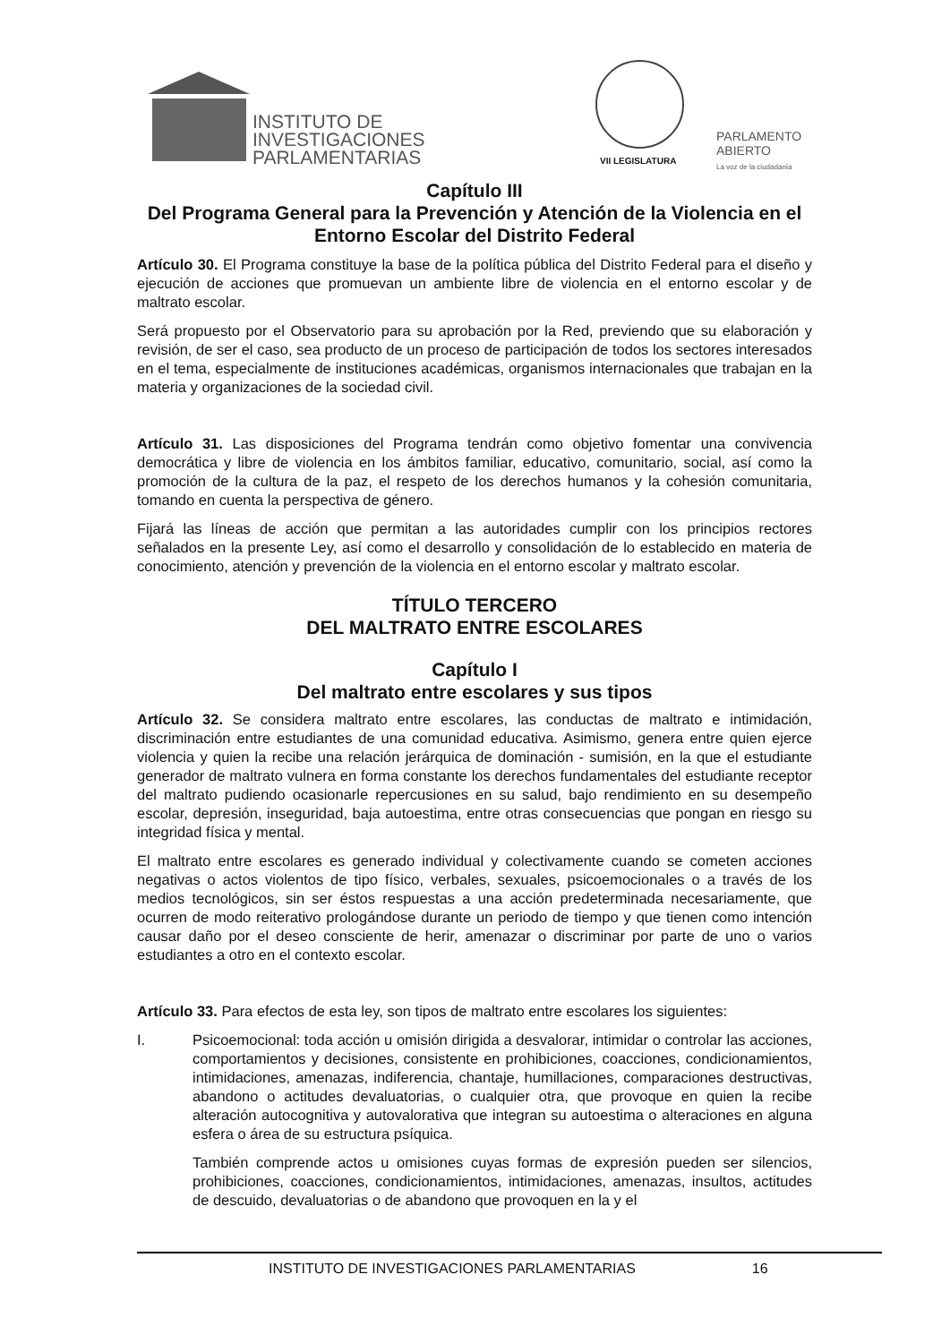INSTITUTO DE
INVESTIGACIONES
PARLAMENTARIAS
VII LEGISLATURA
PARLAMENTO
ABIERTO
La voz de la ciudadanía
Capítulo III
Del Programa General para la Prevención y Atención de la Violencia en el Entorno Escolar del Distrito Federal
Artículo 30. El Programa constituye la base de la política pública del Distrito Federal para el diseño y ejecución de acciones que promuevan un ambiente libre de violencia en el entorno escolar y de maltrato escolar.
Será propuesto por el Observatorio para su aprobación por la Red, previendo que su elaboración y revisión, de ser el caso, sea producto de un proceso de participación de todos los sectores interesados en el tema, especialmente de instituciones académicas, organismos internacionales que trabajan en la materia y organizaciones de la sociedad civil.
Artículo 31. Las disposiciones del Programa tendrán como objetivo fomentar una convivencia democrática y libre de violencia en los ámbitos familiar, educativo, comunitario, social, así como la promoción de la cultura de la paz, el respeto de los derechos humanos y la cohesión comunitaria, tomando en cuenta la perspectiva de género.
Fijará las líneas de acción que permitan a las autoridades cumplir con los principios rectores señalados en la presente Ley, así como el desarrollo y consolidación de lo establecido en materia de conocimiento, atención y prevención de la violencia en el entorno escolar y maltrato escolar.
TÍTULO TERCERO
DEL MALTRATO ENTRE ESCOLARES
Capítulo I
Del maltrato entre escolares y sus tipos
Artículo 32. Se considera maltrato entre escolares, las conductas de maltrato e intimidación, discriminación entre estudiantes de una comunidad educativa. Asimismo, genera entre quien ejerce violencia y quien la recibe una relación jerárquica de dominación - sumisión, en la que el estudiante generador de maltrato vulnera en forma constante los derechos fundamentales del estudiante receptor del maltrato pudiendo ocasionarle repercusiones en su salud, bajo rendimiento en su desempeño escolar, depresión, inseguridad, baja autoestima, entre otras consecuencias que pongan en riesgo su integridad física y mental.
El maltrato entre escolares es generado individual y colectivamente cuando se cometen acciones negativas o actos violentos de tipo físico, verbales, sexuales, psicoemocionales o a través de los medios tecnológicos, sin ser éstos respuestas a una acción predeterminada necesariamente, que ocurren de modo reiterativo prologándose durante un periodo de tiempo y que tienen como intención causar daño por el deseo consciente de herir, amenazar o discriminar por parte de uno o varios estudiantes a otro en el contexto escolar.
Artículo 33. Para efectos de esta ley, son tipos de maltrato entre escolares los siguientes:
I. Psicoemocional: toda acción u omisión dirigida a desvalorar, intimidar o controlar las acciones, comportamientos y decisiones, consistente en prohibiciones, coacciones, condicionamientos, intimidaciones, amenazas, indiferencia, chantaje, humillaciones, comparaciones destructivas, abandono o actitudes devaluatorias, o cualquier otra, que provoque en quien la recibe alteración autocognitiva y autovalorativa que integran su autoestima o alteraciones en alguna esfera o área de su estructura psíquica.
También comprende actos u omisiones cuyas formas de expresión pueden ser silencios, prohibiciones, coacciones, condicionamientos, intimidaciones, amenazas, insultos, actitudes de descuido, devaluatorias o de abandono que provoquen en la y el
INSTITUTO DE INVESTIGACIONES PARLAMENTARIAS 16